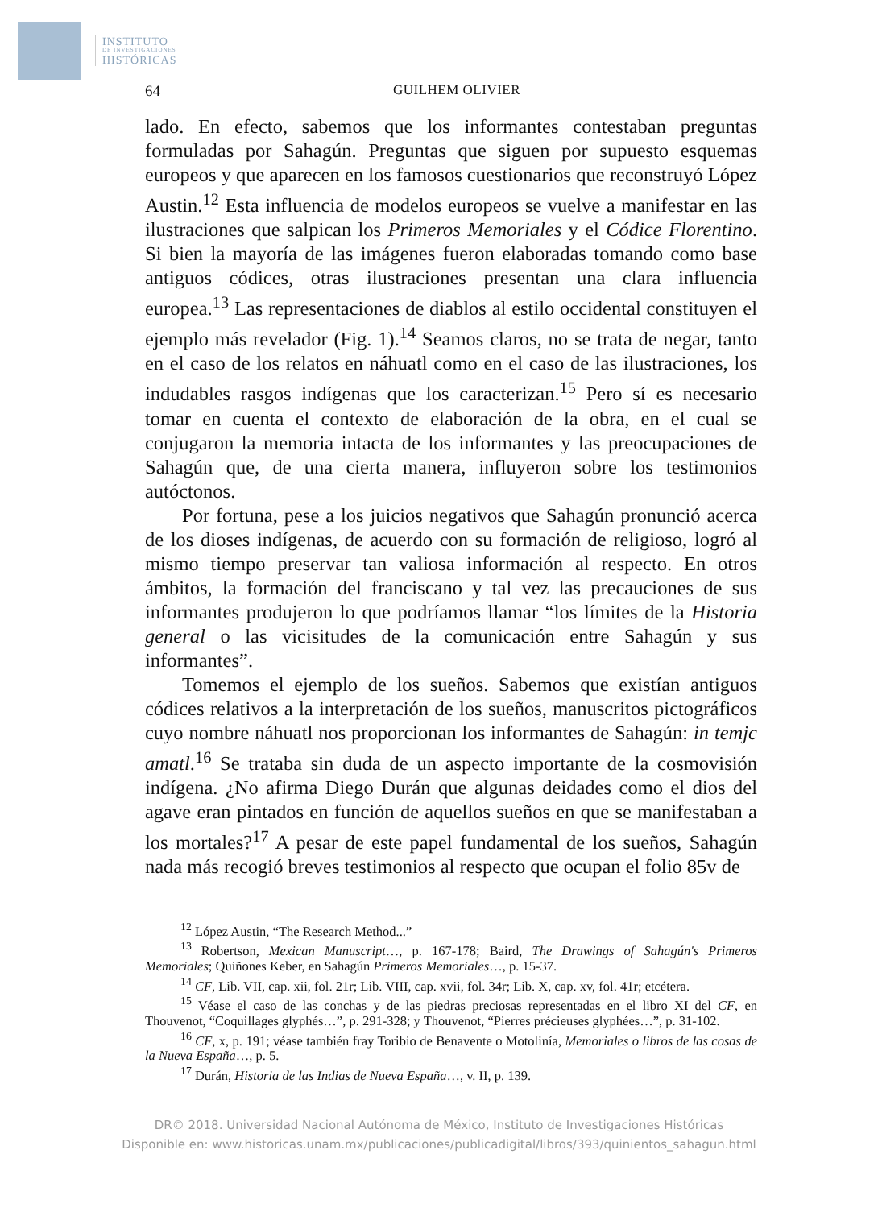INSTITUTO
DE INVESTIGACIONES
HISTÓRICAS
64 GUILHEM OLIVIER
lado. En efecto, sabemos que los informantes contestaban preguntas formuladas por Sahagún. Preguntas que siguen por supuesto esquemas europeos y que aparecen en los famosos cuestionarios que reconstruyó López Austin.<sup>12</sup> Esta influencia de modelos europeos se vuelve a manifestar en las ilustraciones que salpican los Primeros Memoriales y el Códice Florentino. Si bien la mayoría de las imágenes fueron elaboradas tomando como base antiguos códices, otras ilustraciones presentan una clara influencia europea.<sup>13</sup> Las representaciones de diablos al estilo occidental constituyen el ejemplo más revelador (Fig. 1).<sup>14</sup> Seamos claros, no se trata de negar, tanto en el caso de los relatos en náhuatl como en el caso de las ilustraciones, los indudables rasgos indígenas que los caracterizan.<sup>15</sup> Pero sí es necesario tomar en cuenta el contexto de elaboración de la obra, en el cual se conjugaron la memoria intacta de los informantes y las preocupaciones de Sahagún que, de una cierta manera, influyeron sobre los testimonios autóctonos.
Por fortuna, pese a los juicios negativos que Sahagún pronunció acerca de los dioses indígenas, de acuerdo con su formación de religioso, logró al mismo tiempo preservar tan valiosa información al respecto. En otros ámbitos, la formación del franciscano y tal vez las precauciones de sus informantes produjeron lo que podríamos llamar “los límites de la Historia general o las vicisitudes de la comunicación entre Sahagún y sus informantes”.
Tomemos el ejemplo de los sueños. Sabemos que existían antiguos códices relativos a la interpretación de los sueños, manuscritos pictográficos cuyo nombre náhuatl nos proporcionan los informantes de Sahagún: in temjc amatl.<sup>16</sup> Se trataba sin duda de un aspecto importante de la cosmovisión indígena. ¿No afirma Diego Durán que algunas deidades como el dios del agave eran pintados en función de aquellos sueños en que se manifestaban a los mortales?<sup>17</sup> A pesar de este papel fundamental de los sueños, Sahagún nada más recogió breves testimonios al respecto que ocupan el folio 85v de
<sup>12</sup> López Austin, “The Research Method...”
<sup>13</sup> Robertson, Mexican Manuscript…, p. 167-178; Baird, The Drawings of Sahagún's Primeros Memoriales; Quiñones Keber, en Sahagún Primeros Memoriales…, p. 15-37.
<sup>14</sup> CF, Lib. VII, cap. xii, fol. 21r; Lib. VIII, cap. xvii, fol. 34r; Lib. X, cap. xv, fol. 41r; etcétera.
<sup>15</sup> Véase el caso de las conchas y de las piedras preciosas representadas en el libro XI del CF, en Thouvenot, “Coquillages glyphés…”, p. 291-328; y Thouvenot, “Pierres précieuses glyphées…”, p. 31-102.
<sup>16</sup> CF, x, p. 191; véase también fray Toribio de Benavente o Motolinía, Memoriales o libros de las cosas de la Nueva España…, p. 5.
<sup>17</sup> Durán, Historia de las Indias de Nueva España…, v. II, p. 139.
DR© 2018. Universidad Nacional Autónoma de México, Instituto de Investigaciones Históricas
Disponible en: www.historicas.unam.mx/publicaciones/publicadigital/libros/393/quinientos_sahagun.html